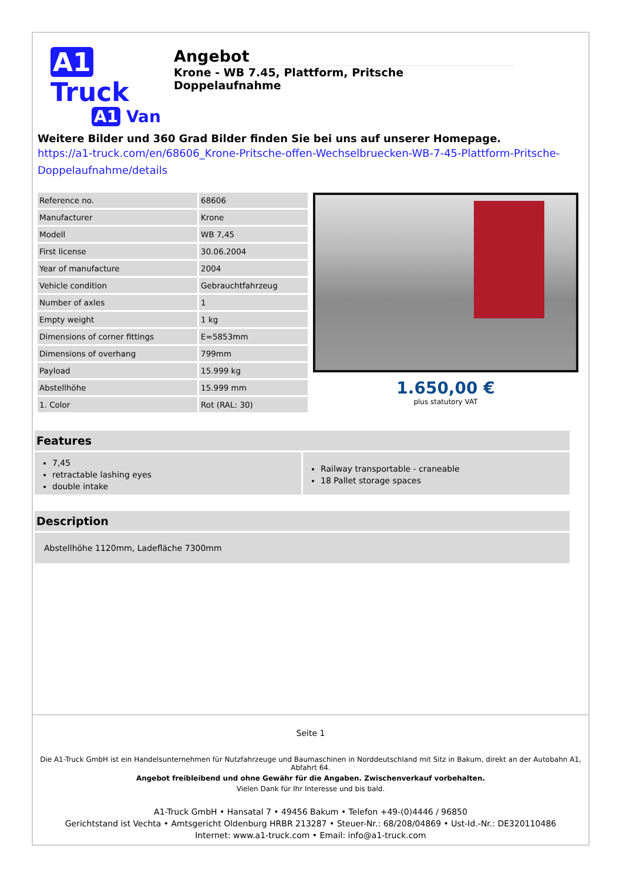A1 Truck
A1 Van
Angebot
Krone - WB 7.45, Plattform, Pritsche Doppelaufnahme
Weitere Bilder und 360 Grad Bilder finden Sie bei uns auf unserer Homepage.
https://a1-truck.com/en/68606_Krone-Pritsche-offen-Wechselbruecken-WB-7-45-Plattform-Pritsche-Doppelaufnahme/details
| Reference no. | 68606 |
| Manufacturer | Krone |
| Modell | WB 7,45 |
| First license | 30.06.2004 |
| Year of manufacture | 2004 |
| Vehicle condition | Gebrauchtfahrzeug |
| Number of axles | 1 |
| Empty weight | 1 kg |
| Dimensions of corner fittings | E=5853mm |
| Dimensions of overhang | 799mm |
| Payload | 15.999 kg |
| Abstellhöhe | 15.999 mm |
| 1. Color | Rot (RAL: 30) |
1.650,00 €
plus statutory VAT
Features
7,45
retractable lashing eyes
double intake
Railway transportable - craneable
18 Pallet storage spaces
Description
Abstellhöhe 1120mm, Ladefläche 7300mm
Seite 1
Die A1-Truck GmbH ist ein Handelsunternehmen für Nutzfahrzeuge und Baumaschinen in Norddeutschland mit Sitz in Bakum, direkt an der Autobahn A1, Abfahrt 64.
Angebot freibleibend und ohne Gewähr für die Angaben. Zwischenverkauf vorbehalten.
Vielen Dank für Ihr Interesse und bis bald.
A1-Truck GmbH • Hansatal 7 • 49456 Bakum • Telefon +49-(0)4446 / 96850
Gerichtstand ist Vechta • Amtsgericht Oldenburg HRBR 213287 • Steuer-Nr.: 68/208/04869 • Ust-Id.-Nr.: DE320110486
Internet: www.a1-truck.com • Email: info@a1-truck.com